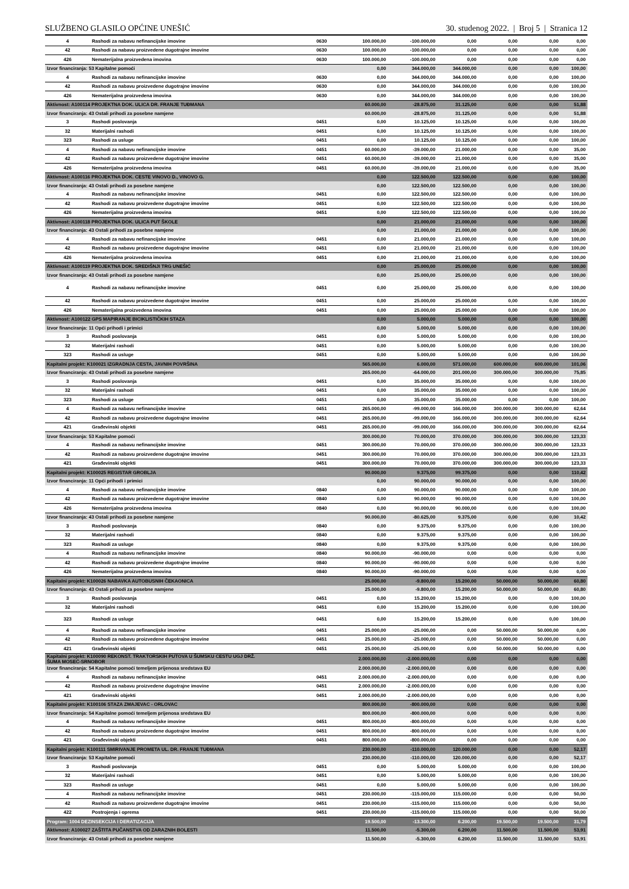SLUŽBENO GLASILO OPĆINE UNEŠIĆ 30. studenog 2022. | Broj 5 | Stranica 12
| 4 | Rashodi za nabavu nefinancijske imovine | 0630 | 100.000,00 | -100.000,00 | 0,00 | 0,00 | 0,00 | 0,00 |
| 42 | Rashodi za nabavu proizvedene dugotrajne imovine | 0630 | 100.000,00 | -100.000,00 | 0,00 | 0,00 | 0,00 | 0,00 |
| 426 | Nematerijalna proizvedena imovina | 0630 | 100.000,00 | -100.000,00 | 0,00 | 0,00 | 0,00 | 0,00 |
| Izvor financiranja: 53 Kapitalne pomoći | | | 0,00 | 344.000,00 | 344.000,00 | 0,00 | 0,00 | 100,00 |
| 4 | Rashodi za nabavu nefinancijske imovine | 0630 | 0,00 | 344.000,00 | 344.000,00 | 0,00 | 0,00 | 100,00 |
| 42 | Rashodi za nabavu proizvedene dugotrajne imovine | 0630 | 0,00 | 344.000,00 | 344.000,00 | 0,00 | 0,00 | 100,00 |
| 426 | Nematerijalna proizvedena imovina | 0630 | 0,00 | 344.000,00 | 344.000,00 | 0,00 | 0,00 | 100,00 |
| Aktivnost: A100114 PROJEKTNA DOK. ULICA DR. FRANJE TUĐMANA | | | 60.000,00 | -28.875,00 | 31.125,00 | 0,00 | 0,00 | 51,88 |
| Izvor financiranja: 43 Ostali prihodi za posebne namjene | | | 60.000,00 | -28.875,00 | 31.125,00 | 0,00 | 0,00 | 51,88 |
| 3 | Rashodi poslovanja | 0451 | 0,00 | 10.125,00 | 10.125,00 | 0,00 | 0,00 | 100,00 |
| 32 | Materijalni rashodi | 0451 | 0,00 | 10.125,00 | 10.125,00 | 0,00 | 0,00 | 100,00 |
| 323 | Rashodi za usluge | 0451 | 0,00 | 10.125,00 | 10.125,00 | 0,00 | 0,00 | 100,00 |
| 4 | Rashodi za nabavu nefinancijske imovine | 0451 | 60.000,00 | -39.000,00 | 21.000,00 | 0,00 | 0,00 | 35,00 |
| 42 | Rashodi za nabavu proizvedene dugotrajne imovine | 0451 | 60.000,00 | -39.000,00 | 21.000,00 | 0,00 | 0,00 | 35,00 |
| 426 | Nematerijalna proizvedena imovina | 0451 | 60.000,00 | -39.000,00 | 21.000,00 | 0,00 | 0,00 | 35,00 |
| Aktivnost: A100116 PROJEKTNA DOK. CESTE VINOVO D., VINOVO G. | | | 0,00 | 122.500,00 | 122.500,00 | 0,00 | 0,00 | 100,00 |
| Izvor financiranja: 43 Ostali prihodi za posebne namjene | | | 0,00 | 122.500,00 | 122.500,00 | 0,00 | 0,00 | 100,00 |
| 4 | Rashodi za nabavu nefinancijske imovine | 0451 | 0,00 | 122.500,00 | 122.500,00 | 0,00 | 0,00 | 100,00 |
| 42 | Rashodi za nabavu proizvedene dugotrajne imovine | 0451 | 0,00 | 122.500,00 | 122.500,00 | 0,00 | 0,00 | 100,00 |
| 426 | Nematerijalna proizvedena imovina | 0451 | 0,00 | 122.500,00 | 122.500,00 | 0,00 | 0,00 | 100,00 |
| Aktivnost: A100118 PROJEKTNA DOK. ULICA PUT ŠKOLE | | | 0,00 | 21.000,00 | 21.000,00 | 0,00 | 0,00 | 100,00 |
| Izvor financiranja: 43 Ostali prihodi za posebne namjene | | | 0,00 | 21.000,00 | 21.000,00 | 0,00 | 0,00 | 100,00 |
| 4 | Rashodi za nabavu nefinancijske imovine | 0451 | 0,00 | 21.000,00 | 21.000,00 | 0,00 | 0,00 | 100,00 |
| 42 | Rashodi za nabavu proizvedene dugotrajne imovine | 0451 | 0,00 | 21.000,00 | 21.000,00 | 0,00 | 0,00 | 100,00 |
| 426 | Nematerijalna proizvedena imovina | 0451 | 0,00 | 21.000,00 | 21.000,00 | 0,00 | 0,00 | 100,00 |
| Aktivnost: A100119 PROJEKTNA DOK. SREDIŠNJI TRG UNEŠIĆ | | | 0,00 | 25.000,00 | 25.000,00 | 0,00 | 0,00 | 100,00 |
| Izvor financiranja: 43 Ostali prihodi za posebne namjene | | | 0,00 | 25.000,00 | 25.000,00 | 0,00 | 0,00 | 100,00 |
| 4 | Rashodi za nabavu nefinancijske imovine | 0451 | 0,00 | 25.000,00 | 25.000,00 | 0,00 | 0,00 | 100,00 |
| 42 | Rashodi za nabavu proizvedene dugotrajne imovine | 0451 | 0,00 | 25.000,00 | 25.000,00 | 0,00 | 0,00 | 100,00 |
| 426 | Nematerijalna proizvedena imovina | 0451 | 0,00 | 25.000,00 | 25.000,00 | 0,00 | 0,00 | 100,00 |
| Aktivnost: A100122 GPS MAPIRANJE BICIKLISTIČKIH STAZA | | | 0,00 | 5.000,00 | 5.000,00 | 0,00 | 0,00 | 100,00 |
| Izvor financiranja: 11 Opći prihodi i primici | | | 0,00 | 5.000,00 | 5.000,00 | 0,00 | 0,00 | 100,00 |
| 3 | Rashodi poslovanja | 0451 | 0,00 | 5.000,00 | 5.000,00 | 0,00 | 0,00 | 100,00 |
| 32 | Materijalni rashodi | 0451 | 0,00 | 5.000,00 | 5.000,00 | 0,00 | 0,00 | 100,00 |
| 323 | Rashodi za usluge | 0451 | 0,00 | 5.000,00 | 5.000,00 | 0,00 | 0,00 | 100,00 |
| Kapitalni projekt: K100021 IZGRADNJA CESTA, JAVNIH POVRŠINA | | | 565.000,00 | 6.000,00 | 571.000,00 | 600.000,00 | 600.000,00 | 101,06 |
| Izvor financiranja: 43 Ostali prihodi za posebne namjene | | | 265.000,00 | -64.000,00 | 201.000,00 | 300.000,00 | 300.000,00 | 75,85 |
| 3 | Rashodi poslovanja | 0451 | 0,00 | 35.000,00 | 35.000,00 | 0,00 | 0,00 | 100,00 |
| 32 | Materijalni rashodi | 0451 | 0,00 | 35.000,00 | 35.000,00 | 0,00 | 0,00 | 100,00 |
| 323 | Rashodi za usluge | 0451 | 0,00 | 35.000,00 | 35.000,00 | 0,00 | 0,00 | 100,00 |
| 4 | Rashodi za nabavu nefinancijske imovine | 0451 | 265.000,00 | -99.000,00 | 166.000,00 | 300.000,00 | 300.000,00 | 62,64 |
| 42 | Rashodi za nabavu proizvedene dugotrajne imovine | 0451 | 265.000,00 | -99.000,00 | 166.000,00 | 300.000,00 | 300.000,00 | 62,64 |
| 421 | Građevinski objekti | 0451 | 265.000,00 | -99.000,00 | 166.000,00 | 300.000,00 | 300.000,00 | 62,64 |
| Izvor financiranja: 53 Kapitalne pomoći | | | 300.000,00 | 70.000,00 | 370.000,00 | 300.000,00 | 300.000,00 | 123,33 |
| 4 | Rashodi za nabavu nefinancijske imovine | 0451 | 300.000,00 | 70.000,00 | 370.000,00 | 300.000,00 | 300.000,00 | 123,33 |
| 42 | Rashodi za nabavu proizvedene dugotrajne imovine | 0451 | 300.000,00 | 70.000,00 | 370.000,00 | 300.000,00 | 300.000,00 | 123,33 |
| 421 | Građevinski objekti | 0451 | 300.000,00 | 70.000,00 | 370.000,00 | 300.000,00 | 300.000,00 | 123,33 |
| Kapitalni projekt: K100025 REGISTAR GROBLJA | | | 90.000,00 | 9.375,00 | 99.375,00 | 0,00 | 0,00 | 110,42 |
| Izvor financiranja: 11 Opći prihodi i primici | | | 0,00 | 90.000,00 | 90.000,00 | 0,00 | 0,00 | 100,00 |
| 4 | Rashodi za nabavu nefinancijske imovine | 0840 | 0,00 | 90.000,00 | 90.000,00 | 0,00 | 0,00 | 100,00 |
| 42 | Rashodi za nabavu proizvedene dugotrajne imovine | 0840 | 0,00 | 90.000,00 | 90.000,00 | 0,00 | 0,00 | 100,00 |
| 426 | Nematerijalna proizvedena imovina | 0840 | 0,00 | 90.000,00 | 90.000,00 | 0,00 | 0,00 | 100,00 |
| Izvor financiranja: 43 Ostali prihodi za posebne namjene | | | 90.000,00 | -80.625,00 | 9.375,00 | 0,00 | 0,00 | 10,42 |
| 3 | Rashodi poslovanja | 0840 | 0,00 | 9.375,00 | 9.375,00 | 0,00 | 0,00 | 100,00 |
| 32 | Materijalni rashodi | 0840 | 0,00 | 9.375,00 | 9.375,00 | 0,00 | 0,00 | 100,00 |
| 323 | Rashodi za usluge | 0840 | 0,00 | 9.375,00 | 9.375,00 | 0,00 | 0,00 | 100,00 |
| 4 | Rashodi za nabavu nefinancijske imovine | 0840 | 90.000,00 | -90.000,00 | 0,00 | 0,00 | 0,00 | 0,00 |
| 42 | Rashodi za nabavu proizvedene dugotrajne imovine | 0840 | 90.000,00 | -90.000,00 | 0,00 | 0,00 | 0,00 | 0,00 |
| 426 | Nematerijalna proizvedena imovina | 0840 | 90.000,00 | -90.000,00 | 0,00 | 0,00 | 0,00 | 0,00 |
| Kapitalni projekt: K100026 NABAVKA AUTOBUSNIH ČEKAONICA | | | 25.000,00 | -9.800,00 | 15.200,00 | 50.000,00 | 50.000,00 | 60,80 |
| Izvor financiranja: 43 Ostali prihodi za posebne namjene | | | 25.000,00 | -9.800,00 | 15.200,00 | 50.000,00 | 50.000,00 | 60,80 |
| 3 | Rashodi poslovanja | 0451 | 0,00 | 15.200,00 | 15.200,00 | 0,00 | 0,00 | 100,00 |
| 32 | Materijalni rashodi | 0451 | 0,00 | 15.200,00 | 15.200,00 | 0,00 | 0,00 | 100,00 |
| 323 | Rashodi za usluge | 0451 | 0,00 | 15.200,00 | 15.200,00 | 0,00 | 0,00 | 100,00 |
| 4 | Rashodi za nabavu nefinancijske imovine | 0451 | 25.000,00 | -25.000,00 | 0,00 | 50.000,00 | 50.000,00 | 0,00 |
| 42 | Rashodi za nabavu proizvedene dugotrajne imovine | 0451 | 25.000,00 | -25.000,00 | 0,00 | 50.000,00 | 50.000,00 | 0,00 |
| 421 | Građevinski objekti | 0451 | 25.000,00 | -25.000,00 | 0,00 | 50.000,00 | 50.000,00 | 0,00 |
| Kapitalni projekt: K100090 REKONST. TRAKTORSKIH PUTOVA U ŠUMSKU CESTU UGJ DRŽ. ŠUMA MOSEĆ-SRNOBOR | | | 2.000.000,00 | -2.000.000,00 | 0,00 | 0,00 | 0,00 | 0,00 |
| Izvor financiranja: 54 Kapitalne pomoći temeljem prijenosa sredstava EU | | | 2.000.000,00 | -2.000.000,00 | 0,00 | 0,00 | 0,00 | 0,00 |
| 4 | Rashodi za nabavu nefinancijske imovine | 0451 | 2.000.000,00 | -2.000.000,00 | 0,00 | 0,00 | 0,00 | 0,00 |
| 42 | Rashodi za nabavu proizvedene dugotrajne imovine | 0451 | 2.000.000,00 | -2.000.000,00 | 0,00 | 0,00 | 0,00 | 0,00 |
| 421 | Građevinski objekti | 0451 | 2.000.000,00 | -2.000.000,00 | 0,00 | 0,00 | 0,00 | 0,00 |
| Kapitalni projekt: K100106 STAZA ZMAJEVAC - ORLOVAC | | | 800.000,00 | -800.000,00 | 0,00 | 0,00 | 0,00 | 0,00 |
| Izvor financiranja: 54 Kapitalne pomoći temeljem prijenosa sredstava EU | | | 800.000,00 | -800.000,00 | 0,00 | 0,00 | 0,00 | 0,00 |
| 4 | Rashodi za nabavu nefinancijske imovine | 0451 | 800.000,00 | -800.000,00 | 0,00 | 0,00 | 0,00 | 0,00 |
| 42 | Rashodi za nabavu proizvedene dugotrajne imovine | 0451 | 800.000,00 | -800.000,00 | 0,00 | 0,00 | 0,00 | 0,00 |
| 421 | Građevinski objekti | 0451 | 800.000,00 | -800.000,00 | 0,00 | 0,00 | 0,00 | 0,00 |
| Kapitalni projekt: K100111 SMIRIVANJE PROMETA UL. DR. FRANJE TUĐMANA | | | 230.000,00 | -110.000,00 | 120.000,00 | 0,00 | 0,00 | 52,17 |
| Izvor financiranja: 53 Kapitalne pomoći | | | 230.000,00 | -110.000,00 | 120.000,00 | 0,00 | 0,00 | 52,17 |
| 3 | Rashodi poslovanja | 0451 | 0,00 | 5.000,00 | 5.000,00 | 0,00 | 0,00 | 100,00 |
| 32 | Materijalni rashodi | 0451 | 0,00 | 5.000,00 | 5.000,00 | 0,00 | 0,00 | 100,00 |
| 323 | Rashodi za usluge | 0451 | 0,00 | 5.000,00 | 5.000,00 | 0,00 | 0,00 | 100,00 |
| 4 | Rashodi za nabavu nefinancijske imovine | 0451 | 230.000,00 | -115.000,00 | 115.000,00 | 0,00 | 0,00 | 50,00 |
| 42 | Rashodi za nabavu proizvedene dugotrajne imovine | 0451 | 230.000,00 | -115.000,00 | 115.000,00 | 0,00 | 0,00 | 50,00 |
| 422 | Postrojenja i oprema | 0451 | 230.000,00 | -115.000,00 | 115.000,00 | 0,00 | 0,00 | 50,00 |
| Program: 1004 DEZINSEKCIJA I DERATIZACIJA | | | 19.500,00 | -13.300,00 | 6.200,00 | 19.500,00 | 19.500,00 | 31,79 |
| Aktivnost: A100027 ZAŠTITA PUČANSTVA OD ZARAZNIH BOLESTI | | | 11.500,00 | -5.300,00 | 6.200,00 | 11.500,00 | 11.500,00 | 53,91 |
| Izvor financiranja: 43 Ostali prihodi za posebne namjene | | | 11.500,00 | -5.300,00 | 6.200,00 | 11.500,00 | 11.500,00 | 53,91 |